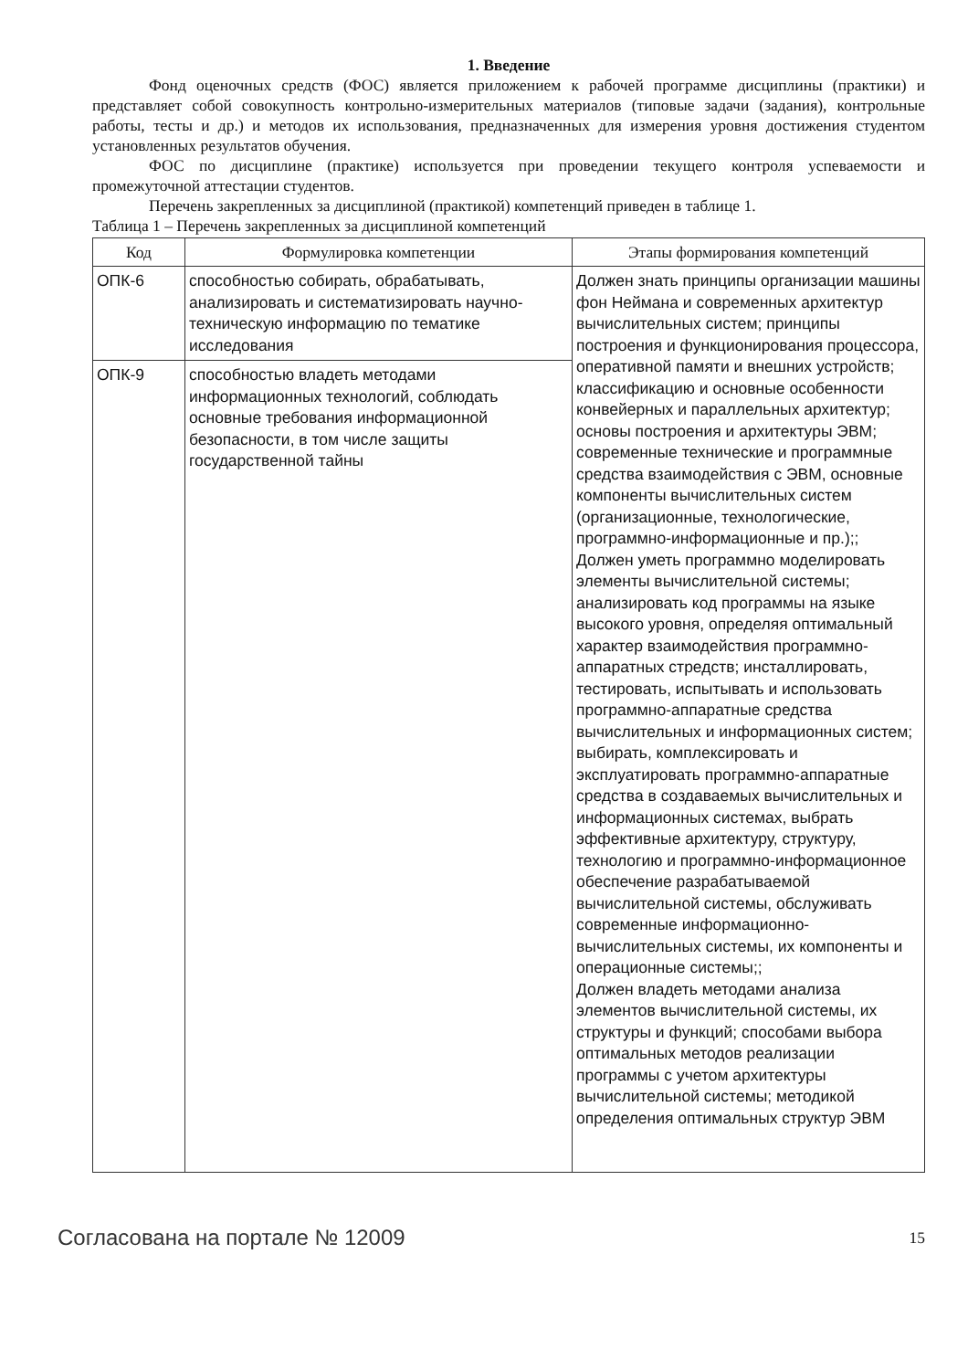1. Введение
Фонд оценочных средств (ФОС) является приложением к рабочей программе дисциплины (практики) и представляет собой совокупность контрольно-измерительных материалов (типовые задачи (задания), контрольные работы, тесты и др.) и методов их использования, предназначенных для измерения уровня достижения студентом установленных результатов обучения.
ФОС по дисциплине (практике) используется при проведении текущего контроля успеваемости и промежуточной аттестации студентов.
Перечень закрепленных за дисциплиной (практикой) компетенций приведен в таблице 1.
Таблица 1 – Перечень закрепленных за дисциплиной компетенций
| Код | Формулировка компетенции | Этапы формирования компетенций |
| --- | --- | --- |
| ОПК-6 | способностью собирать, обрабатывать, анализировать и систематизировать научно-техническую информацию по тематике исследования | Должен знать принципы организации машины фон Неймана и современных архитектур вычислительных систем; принципы построения и функционирования процессора, оперативной памяти и внешних устройств; классификацию и основные особенности конвейерных и параллельных архитектур; основы построения и архитектуры ЭВМ; современные технические и программные средства взаимодействия с ЭВМ, основные компоненты вычислительных систем (организационные, технологические, программно-информационные и пр.);; Должен уметь программно моделировать элементы вычислительной системы; анализировать код программы на языке высокого уровня, определяя оптимальный характер взаимодействия программно-аппаратных стредств; инсталлировать, тестировать, испытывать и использовать программно-аппаратные средства вычислительных и информационных систем; выбирать, комплексировать и эксплуатировать программно-аппаратные средства в создаваемых вычислительных и информационных системах, выбрать эффективные архитектуру, структуру, технологию и программно-информационное обеспечение разрабатываемой вычислительной системы, обслуживать современные информационно-вычислительных системы, их компоненты и операционные системы;; Должен владеть методами анализа элементов вычислительной системы, их структуры и функций; способами выбора оптимальных методов реализации программы с учетом архитектуры вычислительной системы; методикой определения оптимальных структур ЭВМ |
| ОПК-9 | способностью владеть методами информационных технологий, соблюдать основные требования информационной безопасности, в том числе защиты государственной тайны | |
Согласована на портале № 12009 15